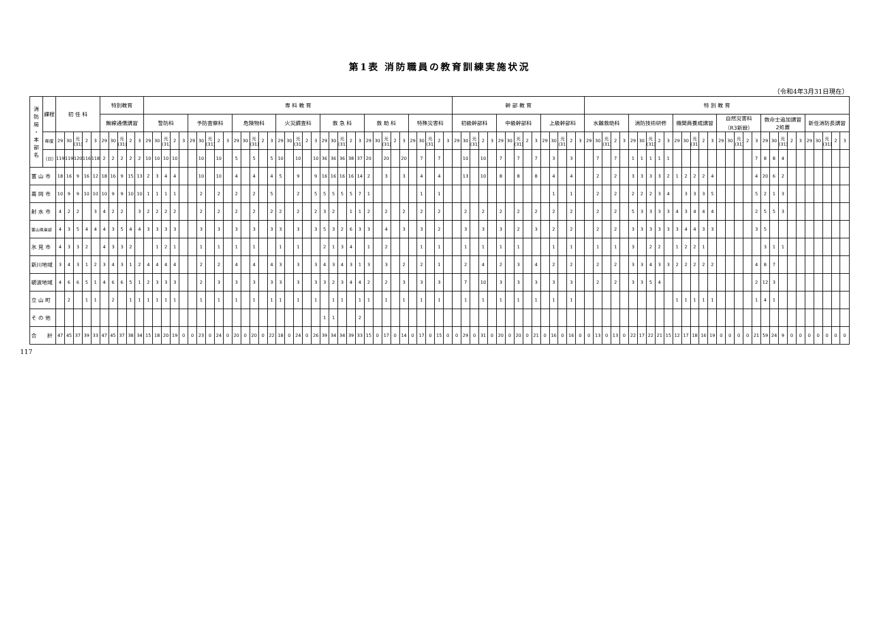第1表 消防職員の教育訓練実施状況
（令和4年3月31日現在）
| 消 防 局 ・ 本 部 名 | 課程 | 初 任 科 | | | | | 特別教育 | | | | | 専 科 教 育 | | | | | | | | | | | | | | | | | | | | | | | | | | | | | | | | | | | 幹 部 教 育 | | | | | | | | | | | | | | | 特 別 教 育 | | | | | | | | | | | | | | | | | | | | | | | | | | | | | |
| --- | --- | --- | --- | --- | --- | --- | --- | --- | --- | --- | --- | --- | --- | --- | --- | --- | --- | --- | --- | --- | --- | --- | --- | --- | --- | --- | --- | --- | --- | --- | --- | --- | --- | --- | --- | --- | --- | --- | --- | --- | --- | --- | --- | --- | --- | --- | --- | --- | --- | --- | --- | --- | --- | --- | --- | --- | --- | --- | --- | --- | --- | --- | --- | --- | --- | --- | --- | --- | --- | --- | --- | --- | --- | --- | --- | --- | --- | --- | --- | --- | --- | --- | --- | --- | --- | --- | --- | --- | --- | --- | --- |
| | | | | | | | 無線通信講習 | | | | | 警防科 | | | | | 予防査察科 | | | | | 危険物科 | | | | | 火災調査科 | | | | | 救 急 科 | | | | | 救 助 科 | | | | | 特殊災害科 | | | | | 初級幹部科 | | | | | 中級幹部科 | | | | | 上級幹部科 | | | | | 水難救助科 | | | | | 消防技術研修 | | | | | 機関員養成講習 | | | | | 自然災害科 （R3新設） | | | | | 救命士追加講習 2処置 | | | | | 新任消防長講習 | | | | |
| | 年度 | 29 | 30 | 元 (31) | 2 | 3 | 29 | 30 | 元 (31) | 2 | 3 | 29 | 30 | 元 (31) | 2 | 3 | 29 | 30 | 元 (31) | 2 | 3 | 29 | 30 | 元 (31) | 2 | 3 | 29 | 30 | 元 (31) | 2 | 3 | 29 | 30 | 元 (31) | 2 | 3 | 29 | 30 | 元 (31) | 2 | 3 | 29 | 30 | 元 (31) | 2 | 3 | 29 | 30 | 元 (31) | 2 | 3 | 29 | 30 | 元 (31) | 2 | 3 | 29 | 30 | 元 (31) | 2 | 3 | 29 | 30 | 元 (31) | 2 | 3 | 29 | 30 | 元 (31) | 2 | 3 | 29 | 30 | 元 (31) | 2 | 3 | 29 | 30 | 元 (31) | 2 | 3 | 29 | 30 | 元 (31) | 2 | 3 | 29 | 30 | 元 (31) | 2 | 3 |
| | （日） | 119 | 119 | 120 | 116 | 118 | 2 | 2 | 2 | 2 | 2 | 10 | 10 | 10 | 10 | | | 10 | | 10 | | 5 | | 5 | | 5 | 10 | | 10 | | 10 | 36 | 36 | 36 | 38 | 37 | 20 | | 20 | | 20 | | 7 | | 7 | | | 10 | | 10 | | 7 | | 7 | | 7 | | 3 | | 3 | | | 7 | | 7 | | 1 | 1 | 1 | 1 | 1 | | | | | | | | | | 7 | 8 | 8 | 4 | | | | | | | |
| 富 山 市 | | 18 | 16 | 9 | 16 | 12 | 18 | 16 | 9 | 15 | 13 | 2 | 3 | 4 | 4 | | | 10 | | 10 | | 4 | | 4 | | 4 | 5 | | 9 | | 9 | 16 | 16 | 16 | 16 | 14 | 2 | | 3 | | 3 | | 4 | | 4 | | | 13 | | 10 | | 8 | | 8 | | 8 | | 4 | | 4 | | | 2 | | 2 | | 3 | 3 | 3 | 3 | 2 | 1 | 2 | 2 | 2 | 4 | | | | | 4 | 20 | 6 | 2 | | | | | | | |
| 高 岡 市 | | 10 | 9 | 9 | 10 | 10 | 10 | 9 | 9 | 10 | 10 | 1 | 1 | 1 | 1 | | | 2 | | 2 | | 2 | | 2 | | 5 | | | 2 | | 5 | 5 | 5 | 5 | 5 | 7 | 1 | | | | | | 1 | | 1 | | | | | | | | | | | | | 1 | | 1 | | | 2 | | 2 | | 2 | 2 | 2 | 3 | 4 | | 3 | 3 | 3 | 5 | | | | | 5 | 2 | 1 | 3 | | | | | | | |
| 射 水 市 | | 4 | 2 | 2 | | 3 | 4 | 2 | 2 | | 3 | 2 | 2 | 2 | 2 | | | 2 | | 2 | | 2 | | 2 | | 2 | 2 | | 2 | | 2 | 3 | 2 | | 1 | 1 | 2 | | 2 | | 2 | | 2 | | 2 | | | 2 | | 2 | | 2 | | 2 | | 2 | | 2 | | 2 | | | 2 | | 2 | | 5 | 3 | 3 | 3 | 3 | 4 | 3 | 4 | 4 | 4 | | | | | 2 | 5 | 5 | 3 | | | | | | | |
| 富山県東部 | | 4 | 3 | 5 | 4 | 4 | 4 | 3 | 5 | 4 | 4 | 3 | 3 | 3 | 3 | | | 3 | | 3 | | 3 | | 3 | | 3 | 3 | | 3 | | 3 | 5 | 3 | 2 | 6 | 3 | 3 | | 4 | | 3 | | 3 | | 2 | | | 3 | | 3 | | 3 | | 2 | | 3 | | 2 | | 2 | | | 2 | | 2 | | 3 | 3 | 3 | 3 | 3 | 3 | 4 | 4 | 3 | 3 | | | | | 3 | 5 | | | | | | | | | |
| 氷 見 市 | | 4 | 3 | 3 | 2 | | 4 | 3 | 3 | 2 | | | 1 | 2 | 1 | | | 1 | | 1 | | 1 | | 1 | | | 1 | | 1 | | | 2 | 1 | 3 | 4 | | 1 | | 2 | | | | 1 | | 1 | | | 1 | | 1 | | 1 | | 1 | | | | 1 | | 1 | | | 1 | | 1 | | 3 | | 2 | 2 | | 1 | 2 | 2 | 1 | | | | | | | 3 | 1 | 1 | | | | | | | |
| 新川地域 | | 3 | 4 | 3 | 1 | 2 | 3 | 4 | 3 | 1 | 2 | 4 | 4 | 4 | 4 | | | 2 | | 2 | | 4 | | 4 | | 4 | 3 | | 3 | | 3 | 4 | 3 | 4 | 3 | 1 | 3 | | 3 | | 2 | | 2 | | 1 | | | 2 | | 4 | | 2 | | 3 | | 4 | | 2 | | 2 | | | 2 | | 2 | | 3 | 3 | 4 | 3 | 3 | 2 | 2 | 2 | 2 | 2 | | | | | 4 | 8 | 7 | | | | | | | | |
| 砺波地域 | | 4 | 6 | 6 | 5 | 1 | 4 | 6 | 6 | 5 | 1 | 2 | 3 | 3 | 3 | | | 2 | | 3 | | 3 | | 3 | | 3 | 3 | | 3 | | 3 | 3 | 2 | 3 | 4 | 4 | 2 | | 2 | | 3 | | 3 | | 3 | | | 7 | | 10 | | 3 | | 3 | | 3 | | 3 | | 3 | | | 2 | | 2 | | 3 | 3 | 5 | 4 | | | | | | | | | | | 2 | 12 | 3 | | | | | | | | |
| 立 山 町 | | | 2 | | 1 | 1 | | 2 | | 1 | 1 | 1 | 1 | 1 | 1 | | | 1 | | 1 | | 1 | | 1 | | 1 | 1 | | 1 | | 1 | | 1 | 1 | | 1 | 1 | | 1 | | 1 | | 1 | | 1 | | | 1 | | 1 | | 1 | | 1 | | 1 | | 1 | | 1 | | | | | | | | | | | | 1 | 1 | 1 | 1 | 1 | | | | | 1 | 4 | 1 | | | | | | | | |
| そ の 他 | | | | | | | | | | | | | | | | | | | | | | | | | | | | | | | | 1 | 1 | | | 2 | | | | | | | | | | | | | | | | | | | | | | | | | | | | | | | | | | | | | | | | | | | | | | | | | | | | | | | |
| 合 計 | | 47 | 45 | 37 | 39 | 33 | 47 | 45 | 37 | 38 | 34 | 15 | 18 | 20 | 19 | 0 | 0 | 23 | 0 | 24 | 0 | 20 | 0 | 20 | 0 | 22 | 18 | 0 | 24 | 0 | 26 | 39 | 34 | 34 | 39 | 33 | 15 | 0 | 17 | 0 | 14 | 0 | 17 | 0 | 15 | 0 | 0 | 29 | 0 | 31 | 0 | 20 | 0 | 20 | 0 | 21 | 0 | 16 | 0 | 16 | 0 | 0 | 13 | 0 | 13 | 0 | 22 | 17 | 22 | 21 | 15 | 12 | 17 | 18 | 16 | 19 | 0 | 0 | 0 | 0 | 21 | 59 | 24 | 9 | 0 | 0 | 0 | 0 | 0 | 0 | 0 |
117